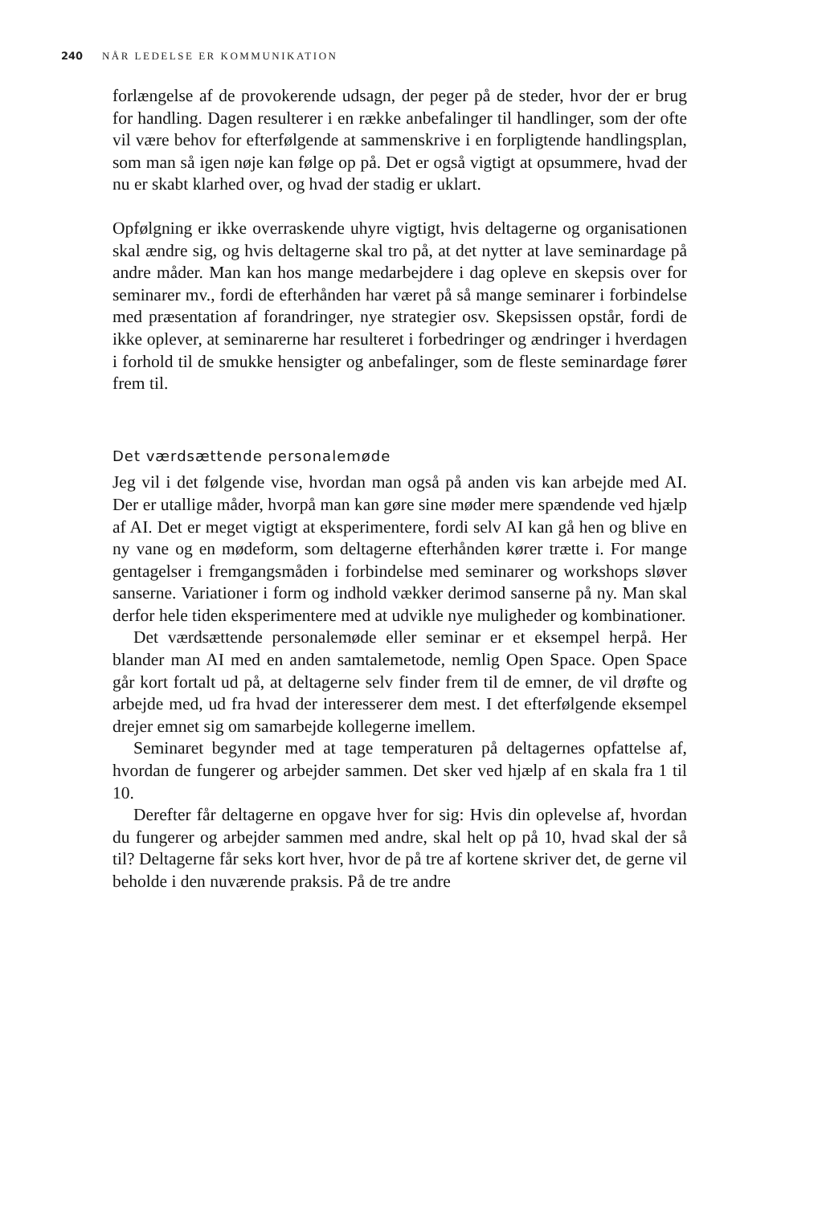240 NÅR LEDELSE ER KOMMUNIKATION
forlængelse af de provokerende udsagn, der peger på de steder, hvor der er brug for handling. Dagen resulterer i en række anbefalinger til handlinger, som der ofte vil være behov for efterfølgende at sammenskrive i en forpligtende handlingsplan, som man så igen nøje kan følge op på. Det er også vigtigt at opsummere, hvad der nu er skabt klarhed over, og hvad der stadig er uklart.
Opfølgning er ikke overraskende uhyre vigtigt, hvis deltagerne og organisationen skal ændre sig, og hvis deltagerne skal tro på, at det nytter at lave seminardage på andre måder. Man kan hos mange medarbejdere i dag opleve en skepsis over for seminarer mv., fordi de efterhånden har været på så mange seminarer i forbindelse med præsentation af forandringer, nye strategier osv. Skepsissen opstår, fordi de ikke oplever, at seminarerne har resulteret i forbedringer og ændringer i hverdagen i forhold til de smukke hensigter og anbefalinger, som de fleste seminardage fører frem til.
Det værdsættende personalemøde
Jeg vil i det følgende vise, hvordan man også på anden vis kan arbejde med AI. Der er utallige måder, hvorpå man kan gøre sine møder mere spændende ved hjælp af AI. Det er meget vigtigt at eksperimentere, fordi selv AI kan gå hen og blive en ny vane og en mødeform, som deltagerne efterhånden kører trætte i. For mange gentagelser i fremgangsmåden i forbindelse med seminarer og workshops sløver sanserne. Variationer i form og indhold vækker derimod sanserne på ny. Man skal derfor hele tiden eksperimentere med at udvikle nye muligheder og kombinationer.
Det værdsættende personalemøde eller seminar er et eksempel herpå. Her blander man AI med en anden samtalemetode, nemlig Open Space. Open Space går kort fortalt ud på, at deltagerne selv finder frem til de emner, de vil drøfte og arbejde med, ud fra hvad der interesserer dem mest. I det efterfølgende eksempel drejer emnet sig om samarbejde kollegerne imellem.
Seminaret begynder med at tage temperaturen på deltagernes opfattelse af, hvordan de fungerer og arbejder sammen. Det sker ved hjælp af en skala fra 1 til 10.
Derefter får deltagerne en opgave hver for sig: Hvis din oplevelse af, hvordan du fungerer og arbejder sammen med andre, skal helt op på 10, hvad skal der så til? Deltagerne får seks kort hver, hvor de på tre af kortene skriver det, de gerne vil beholde i den nuværende praksis. På de tre andre